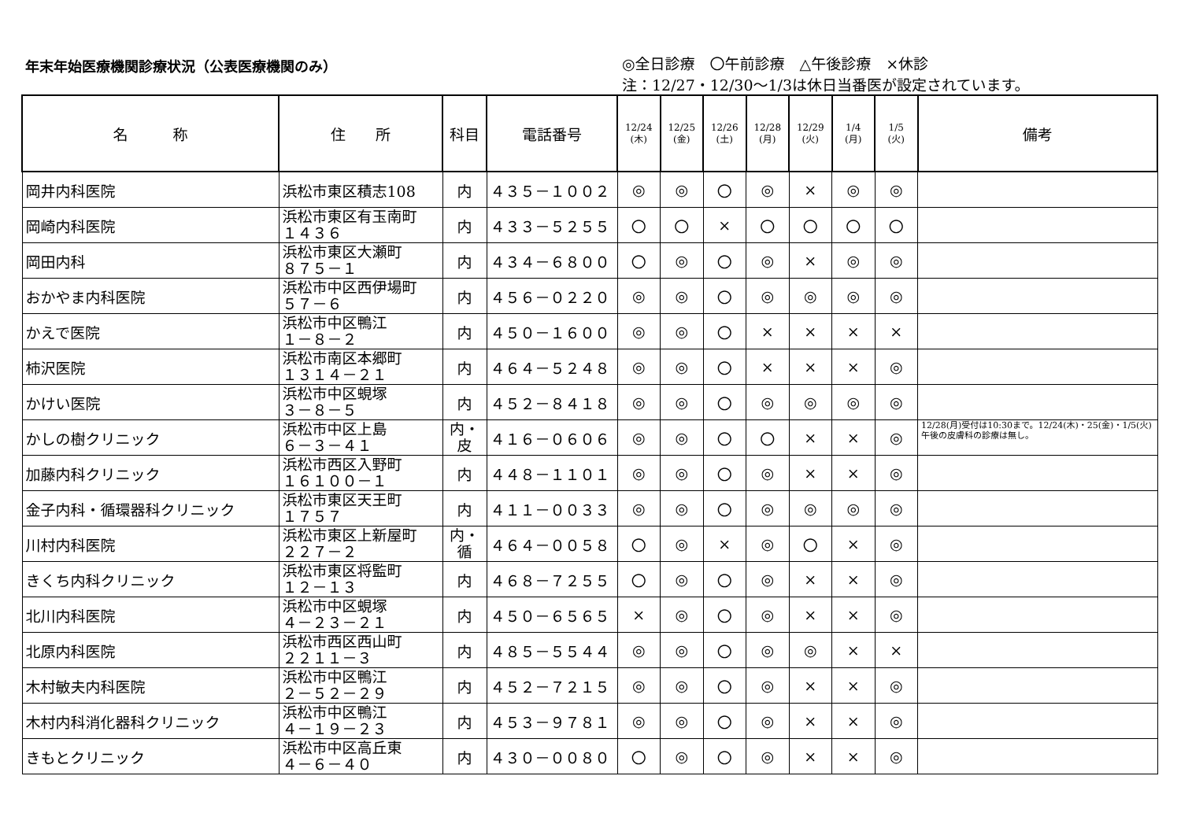年末年始医療機関診療状況（公表医療機関のみ）
◎全日診療　〇午前診療　△午後診療　×休診
注：12/27・12/30～1/3は休日当番医が設定されています。
| 名 称 | 住 所 | 科目 | 電話番号 | 12/24 (木) | 12/25 (金) | 12/26 (土) | 12/28 (月) | 12/29 (火) | 1/4 (月) | 1/5 (火) | 備考 |
| --- | --- | --- | --- | --- | --- | --- | --- | --- | --- | --- | --- |
| 岡井内科医院 | 浜松市東区積志108 | 内 | ４３５－１００２ | ◎ | ◎ | 〇 | ◎ | × | ◎ | ◎ | |
| 岡崎内科医院 | 浜松市東区有玉南町 １４３６ | 内 | ４３３－５２５５ | 〇 | 〇 | × | 〇 | 〇 | 〇 | 〇 | |
| 岡田内科 | 浜松市東区大瀬町 ８７５－１ | 内 | ４３４－６８００ | 〇 | ◎ | 〇 | ◎ | × | ◎ | ◎ | |
| おかやま内科医院 | 浜松市中区西伊場町 ５７－６ | 内 | ４５６－０２２０ | ◎ | ◎ | 〇 | ◎ | ◎ | ◎ | ◎ | |
| かえで医院 | 浜松市中区鴨江 １－８－２ | 内 | ４５０－１６００ | ◎ | ◎ | 〇 | × | × | × | × | |
| 柿沢医院 | 浜松市南区本郷町 １３１４－２１ | 内 | ４６４－５２４８ | ◎ | ◎ | 〇 | × | × | × | ◎ | |
| かけい医院 | 浜松市中区蜆塚 ３－８－５ | 内 | ４５２－８４１８ | ◎ | ◎ | 〇 | ◎ | ◎ | ◎ | ◎ | |
| かしの樹クリニック | 浜松市中区上島 ６－３－４１ | 内・ 皮 | ４１６－０６０６ | ◎ | ◎ | 〇 | 〇 | × | × | ◎ | 12/28(月)受付は10:30まで。12/24(木)・25(金)・1/5(火)午後の皮膚科の診療は無し。 |
| 加藤内科クリニック | 浜松市西区入野町 １６１００－１ | 内 | ４４８－１１０１ | ◎ | ◎ | 〇 | ◎ | × | × | ◎ | |
| 金子内科・循環器科クリニック | 浜松市東区天王町 １７５７ | 内 | ４１１－００３３ | ◎ | ◎ | 〇 | ◎ | ◎ | ◎ | ◎ | |
| 川村内科医院 | 浜松市東区上新屋町 ２２７－２ | 内・ 循 | ４６４－００５８ | 〇 | ◎ | × | ◎ | 〇 | × | ◎ | |
| きくち内科クリニック | 浜松市東区将監町 １２－１３ | 内 | ４６８－７２５５ | 〇 | ◎ | 〇 | ◎ | × | × | ◎ | |
| 北川内科医院 | 浜松市中区蜆塚 ４－２３－２１ | 内 | ４５０－６５６５ | × | ◎ | 〇 | ◎ | × | × | ◎ | |
| 北原内科医院 | 浜松市西区西山町 ２２１１－３ | 内 | ４８５－５５４４ | ◎ | ◎ | 〇 | ◎ | ◎ | × | × | |
| 木村敏夫内科医院 | 浜松市中区鴨江 ２－５２－２９ | 内 | ４５２－７２１５ | ◎ | ◎ | 〇 | ◎ | × | × | ◎ | |
| 木村内科消化器科クリニック | 浜松市中区鴨江 ４－１９－２３ | 内 | ４５３－９７８１ | ◎ | ◎ | 〇 | ◎ | × | × | ◎ | |
| きもとクリニック | 浜松市中区高丘東 ４－６－４０ | 内 | ４３０－００８０ | 〇 | ◎ | 〇 | ◎ | × | × | ◎ | |